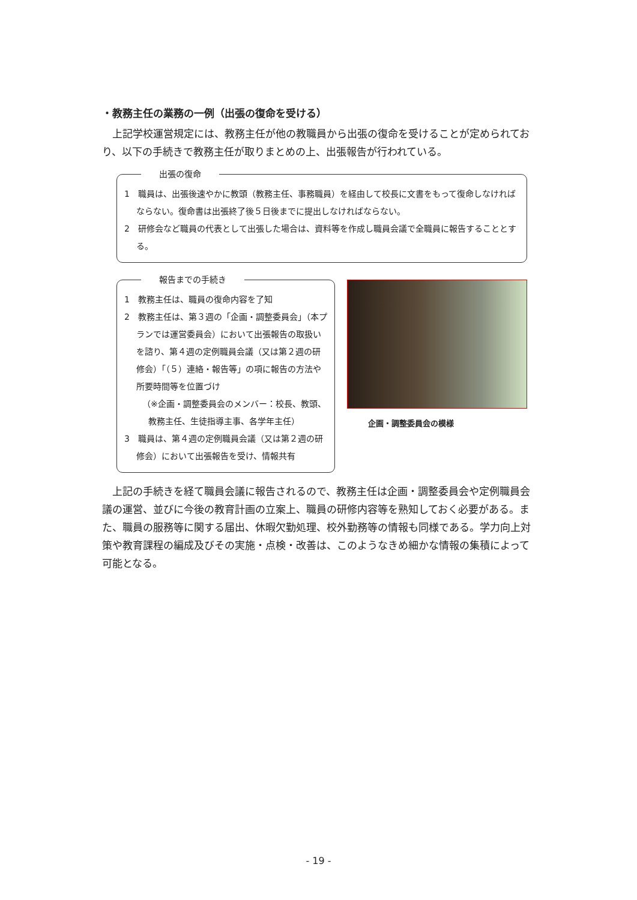・教務主任の業務の一例（出張の復命を受ける）
上記学校運営規定には、教務主任が他の教職員から出張の復命を受けることが定められており、以下の手続きで教務主任が取りまとめの上、出張報告が行われている。
出張の復命
1　職員は、出張後速やかに教頭（教務主任、事務職員）を経由して校長に文書をもって復命しなければならない。復命書は出張終了後５日後までに提出しなければならない。
2　研修会など職員の代表として出張した場合は、資料等を作成し職員会議で全職員に報告することとする。
報告までの手続き
1　教務主任は、職員の復命内容を了知
2　教務主任は、第３週の「企画・調整委員会」（本プランでは運営委員会）において出張報告の取扱いを諮り、第４週の定例職員会議（又は第２週の研修会）「（５）連絡・報告等」の項に報告の方法や所要時間等を位置づけ
（※企画・調整委員会のメンバー：校長、教頭、教務主任、生徒指導主事、各学年主任）
3　職員は、第４週の定例職員会議（又は第２週の研修会）において出張報告を受け、情報共有
企画・調整委員会の模様
上記の手続きを経て職員会議に報告されるので、教務主任は企画・調整委員会や定例職員会議の運営、並びに今後の教育計画の立案上、職員の研修内容等を熟知しておく必要がある。また、職員の服務等に関する届出、休暇欠勤処理、校外勤務等の情報も同様である。学力向上対策や教育課程の編成及びその実施・点検・改善は、このようなきめ細かな情報の集積によって可能となる。
- 19 -